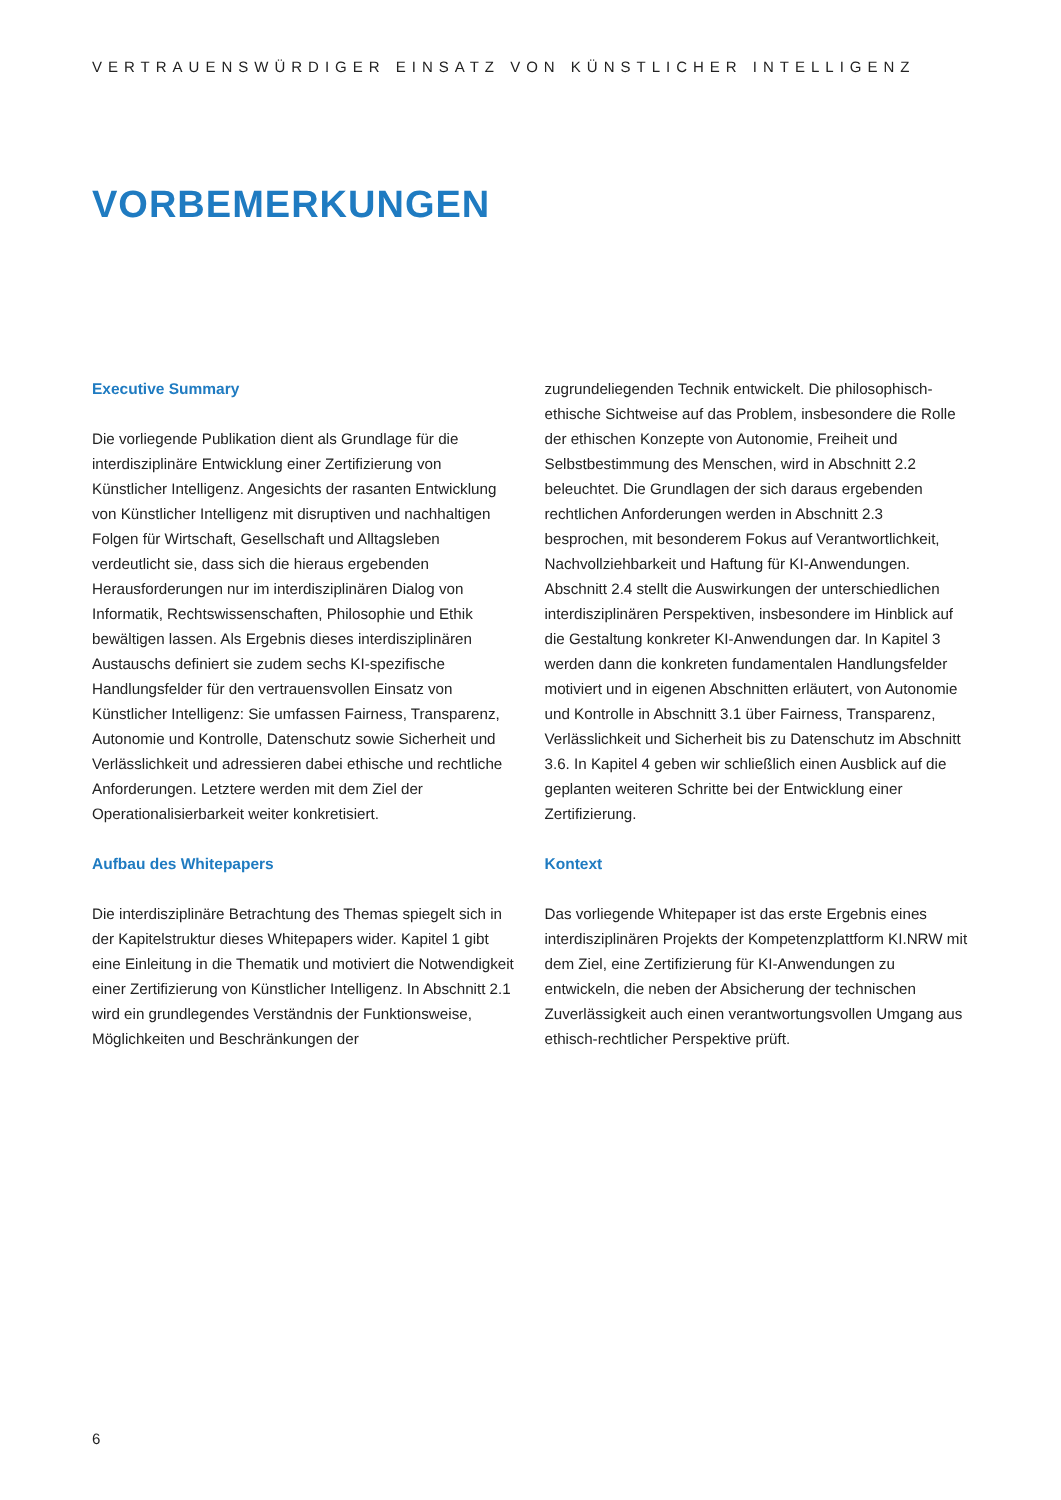VERTRAUENSWÜRDIGER EINSATZ VON KÜNSTLICHER INTELLIGENZ
VORBEMERKUNGEN
Executive Summary
Die vorliegende Publikation dient als Grundlage für die interdisziplinäre Entwicklung einer Zertifizierung von Künstlicher Intelligenz. Angesichts der rasanten Entwicklung von Künstlicher Intelligenz mit disruptiven und nachhaltigen Folgen für Wirtschaft, Gesellschaft und Alltagsleben verdeutlicht sie, dass sich die hieraus ergebenden Herausforderungen nur im interdisziplinären Dialog von Informatik, Rechtswissenschaften, Philosophie und Ethik bewältigen lassen. Als Ergebnis dieses interdisziplinären Austauschs definiert sie zudem sechs KI-spezifische Handlungsfelder für den vertrauensvollen Einsatz von Künstlicher Intelligenz: Sie umfassen Fairness, Transparenz, Autonomie und Kontrolle, Datenschutz sowie Sicherheit und Verlässlichkeit und adressieren dabei ethische und rechtliche Anforderungen. Letztere werden mit dem Ziel der Operationalisierbarkeit weiter konkretisiert.
Aufbau des Whitepapers
Die interdisziplinäre Betrachtung des Themas spiegelt sich in der Kapitelstruktur dieses Whitepapers wider. Kapitel 1 gibt eine Einleitung in die Thematik und motiviert die Notwendigkeit einer Zertifizierung von Künstlicher Intelligenz. In Abschnitt 2.1 wird ein grundlegendes Verständnis der Funktionsweise, Möglichkeiten und Beschränkungen der
zugrundeliegenden Technik entwickelt. Die philosophisch-ethische Sichtweise auf das Problem, insbesondere die Rolle der ethischen Konzepte von Autonomie, Freiheit und Selbstbestimmung des Menschen, wird in Abschnitt 2.2 beleuchtet. Die Grundlagen der sich daraus ergebenden rechtlichen Anforderungen werden in Abschnitt 2.3 besprochen, mit besonderem Fokus auf Verantwortlichkeit, Nachvollziehbarkeit und Haftung für KI-Anwendungen. Abschnitt 2.4 stellt die Auswirkungen der unterschiedlichen interdisziplinären Perspektiven, insbesondere im Hinblick auf die Gestaltung konkreter KI-Anwendungen dar. In Kapitel 3 werden dann die konkreten fundamentalen Handlungsfelder motiviert und in eigenen Abschnitten erläutert, von Autonomie und Kontrolle in Abschnitt 3.1 über Fairness, Transparenz, Verlässlichkeit und Sicherheit bis zu Datenschutz im Abschnitt 3.6. In Kapitel 4 geben wir schließlich einen Ausblick auf die geplanten weiteren Schritte bei der Entwicklung einer Zertifizierung.
Kontext
Das vorliegende Whitepaper ist das erste Ergebnis eines interdisziplinären Projekts der Kompetenzplattform KI.NRW mit dem Ziel, eine Zertifizierung für KI-Anwendungen zu entwickeln, die neben der Absicherung der technischen Zuverlässigkeit auch einen verantwortungsvollen Umgang aus ethisch-rechtlicher Perspektive prüft.
6